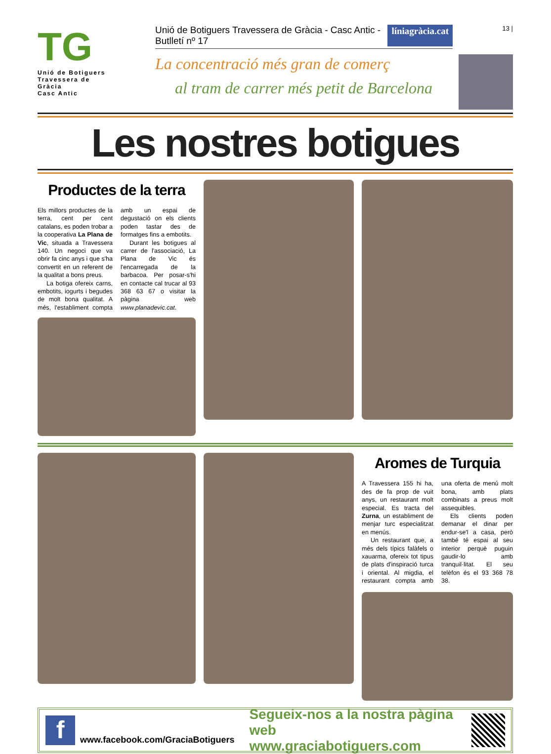TG
Unió de Botiguers
Travessera de Gràcia
Casc Antic
Unió de Botiguers Travessera de Gràcia - Casc Antic - Butlletí nº 17 líniagràcia.cat
La concentració més gran de comerç
al tram de carrer més petit de Barcelona
13 |
Les nostres botigues
Productes de la terra
Els millors productes de la terra, cent per cent catalans, es poden trobar a la cooperativa La Plana de Vic, situada a Travessera 140. Un negoci que va obrir fa cinc anys i que s'ha convertit en un referent de la qualitat a bons preus.
La botiga ofereix carns, embotits, iogurts i begudes de molt bona qualitat. A més, l'establiment compta amb un espai de degustació on els clients poden tastar des de formatges fins a embotits.
Durant les botigues al carrer de l'associació, La Plana de Vic és l'encarregada de la barbacoa. Per posar-s'hi en contacte cal trucar al 93 368 63 67 o visitar la pàgina web www.planadevic.cat.
Aromes de Turquia
A Travessera 155 hi ha, des de fa prop de vuit anys, un restaurant molt especial. Es tracta del Zurna, un establiment de menjar turc especialitzat en menús.
Un restaurant que, a més dels típics falàfels o xauarma, ofereix tot tipus de plats d'inspiració turca i oriental. Al migdia, el restaurant compta amb una oferta de menú molt bona, amb plats combinats a preus molt assequibles.
Els clients poden demanar el dinar per endur-se'l a casa, però també té espai al seu interior perquè puguin gaudir-lo amb tranquil·litat. El seu telèfon és el 93 368 78 38.
f
www.facebook.com/GraciaBotiguers
Segueix-nos a la nostra pàgina web
www.graciabotiguers.com